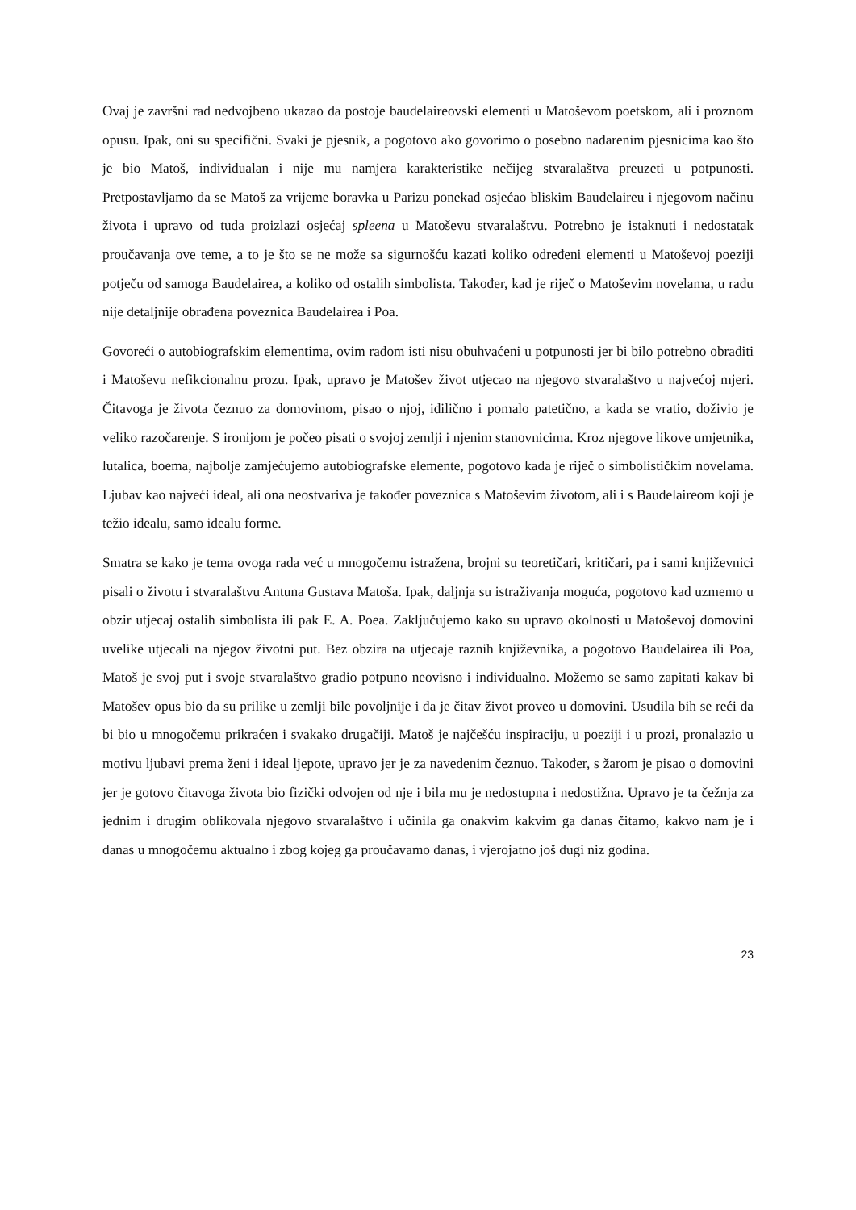Ovaj je završni rad nedvojbeno ukazao da postoje baudelaireovski elementi u Matoševom poetskom, ali i proznom opusu. Ipak, oni su specifični. Svaki je pjesnik, a pogotovo ako govorimo o posebno nadarenim pjesnicima kao što je bio Matoš, individualan i nije mu namjera karakteristike nečijeg stvaralaštva preuzeti u potpunosti. Pretpostavljamo da se Matoš za vrijeme boravka u Parizu ponekad osjećao bliskim Baudelaireu i njegovom načinu života i upravo od tuda proizlazi osjećaj spleena u Matoševu stvaralaštvu. Potrebno je istaknuti i nedostatak proučavanja ove teme, a to je što se ne može sa sigurnošću kazati koliko određeni elementi u Matoševoj poeziji potječu od samoga Baudelairea, a koliko od ostalih simbolista. Također, kad je riječ o Matoševim novelama, u radu nije detaljnije obrađena poveznica Baudelairea i Poa.
Govoreći o autobiografskim elementima, ovim radom isti nisu obuhvaćeni u potpunosti jer bi bilo potrebno obraditi i Matoševu nefikcionalnu prozu. Ipak, upravo je Matošev život utjecao na njegovo stvaralaštvo u najvećoj mjeri. Čitavoga je života čeznuo za domovinom, pisao o njoj, idilično i pomalo patetično, a kada se vratio, doživio je veliko razočarenje. S ironijom je počeo pisati o svojoj zemlji i njenim stanovnicima. Kroz njegove likove umjetnika, lutalica, boema, najbolje zamjećujemo autobiografske elemente, pogotovo kada je riječ o simbolističkim novelama. Ljubav kao najveći ideal, ali ona neostvariva je također poveznica s Matoševim životom, ali i s Baudelaireom koji je težio idealu, samo idealu forme.
Smatra se kako je tema ovoga rada već u mnogočemu istražena, brojni su teoretičari, kritičari, pa i sami književnici pisali o životu i stvaralaštvu Antuna Gustava Matoša. Ipak, daljnja su istraživanja moguća, pogotovo kad uzmemo u obzir utjecaj ostalih simbolista ili pak E. A. Poea. Zaključujemo kako su upravo okolnosti u Matoševoj domovini uvelike utjecali na njegov životni put. Bez obzira na utjecaje raznih književnika, a pogotovo Baudelairea ili Poa, Matoš je svoj put i svoje stvaralaštvo gradio potpuno neovisno i individualno. Možemo se samo zapitati kakav bi Matošev opus bio da su prilike u zemlji bile povoljnije i da je čitav život proveo u domovini. Usudila bih se reći da bi bio u mnogočemu prikraćen i svakako drugačiji. Matoš je najčešću inspiraciju, u poeziji i u prozi, pronalazio u motivu ljubavi prema ženi i ideal ljepote, upravo jer je za navedenim čeznuo. Također, s žarom je pisao o domovini jer je gotovo čitavoga života bio fizički odvojen od nje i bila mu je nedostupna i nedostižna. Upravo je ta čežnja za jednim i drugim oblikovala njegovo stvaralaštvo i učinila ga onakvim kakvim ga danas čitamo, kakvo nam je i danas u mnogočemu aktualno i zbog kojeg ga proučavamo danas, i vjerojatno još dugi niz godina.
23